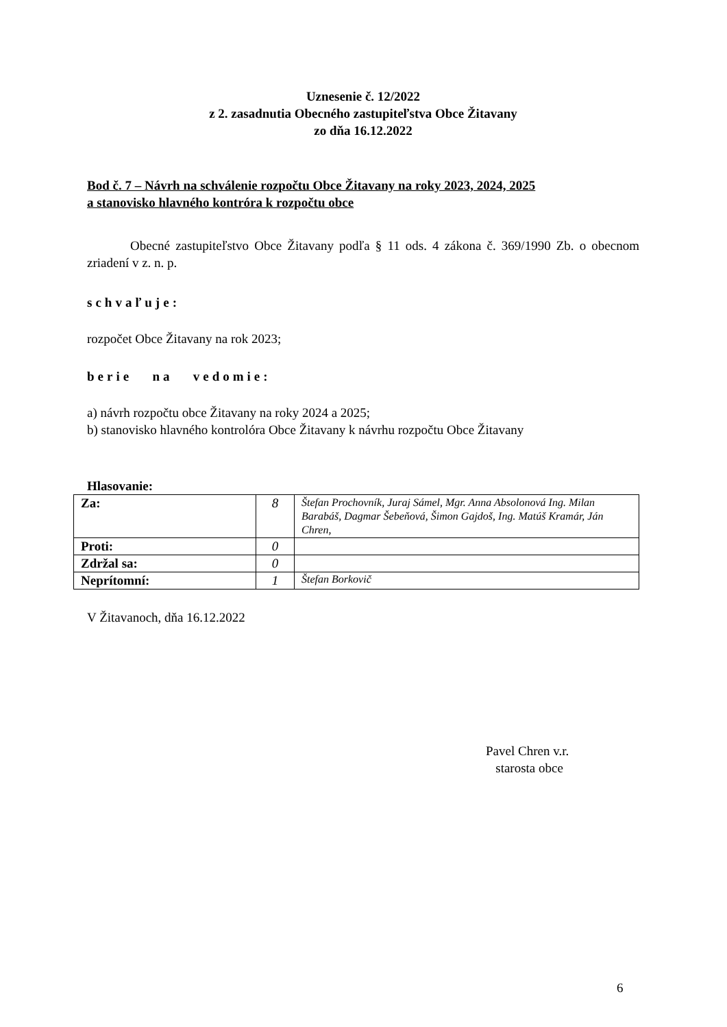Uznesenie č. 12/2022
z 2. zasadnutia Obecného zastupiteľstva Obce Žitavany
zo dňa 16.12.2022
Bod č. 7 – Návrh na schválenie rozpočtu Obce Žitavany na roky 2023, 2024, 2025
a stanovisko hlavného kontróra k rozpočtu obce
Obecné zastupiteľstvo Obce Žitavany podľa § 11 ods. 4 zákona č. 369/1990 Zb. o obecnom zriadení v z. n. p.
schvaľuje:
rozpočet Obce Žitavany na rok 2023;
berie na vedomie:
a) návrh rozpočtu obce Žitavany na roky 2024 a 2025;
b) stanovisko hlavného kontrolóra Obce Žitavany k návrhu rozpočtu Obce Žitavany
Hlasovanie:
| Za: | 8 | Štefan Prochovník, Juraj Sámel, Mgr. Anna Absolonová Ing. Milan Barabáš, Dagmar Šebeňová, Šimon Gajdoš, Ing. Matúš Kramár, Ján Chren, |
| Proti: | 0 | |
| Zdržal sa: | 0 | |
| Neprítomní: | 1 | Štefan Borkovič |
V Žitavanoch, dňa 16.12.2022
Pavel Chren v.r.
starosta obce
6